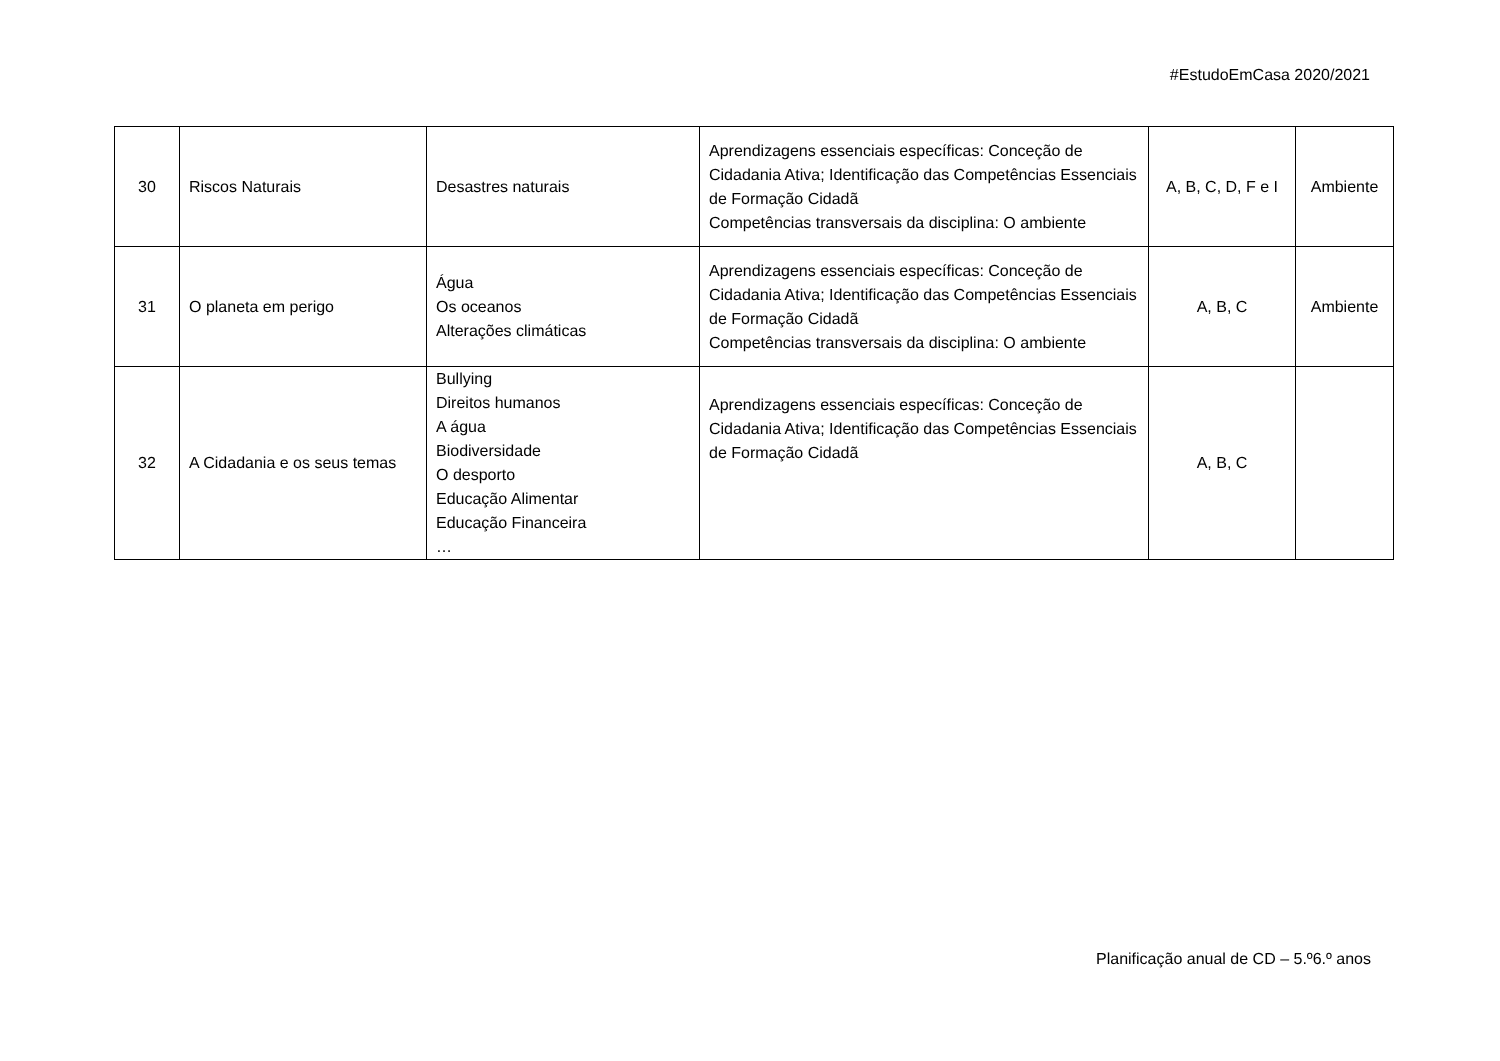#EstudoEmCasa 2020/2021
| 30 | Riscos Naturais | Desastres naturais | Aprendizagens essenciais específicas: Conceção de Cidadania Ativa; Identificação das Competências Essenciais de Formação Cidadã Competências transversais da disciplina: O ambiente | A, B, C, D, F e I | Ambiente |
| 31 | O planeta em perigo | Água Os oceanos Alterações climáticas | Aprendizagens essenciais específicas: Conceção de Cidadania Ativa; Identificação das Competências Essenciais de Formação Cidadã Competências transversais da disciplina: O ambiente | A, B, C | Ambiente |
| 32 | A Cidadania e os seus temas | Bullying Direitos humanos A água Biodiversidade O desporto Educação Alimentar Educação Financeira … | Aprendizagens essenciais específicas: Conceção de Cidadania Ativa; Identificação das Competências Essenciais de Formação Cidadã | A, B, C | |
Planificação anual de CD – 5.º6.º anos